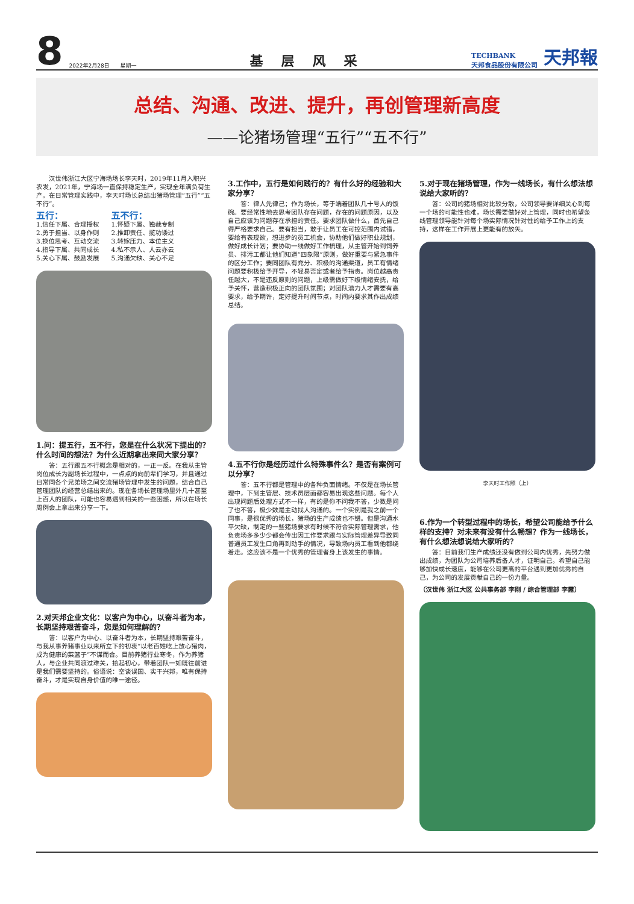8
2022年2月28日　　星期一
基层风采
TECHBANK
天邦食品股份有限公司
天邦報
总结、沟通、改进、提升，再创管理新高度
——论猪场管理“五行”“五不行”
汉世伟浙江大区宁海场场长李天时，2019年11月入职兴农发，2021年，宁海场一直保持稳定生产，实现全年满负荷生产。在日常管理实践中，李天时场长总结出猪场管理“五行”“五不行”。
五行：
1.信任下属、合理授权
2.勇于担当、以身作则
3.换位思考、互动交流
4.指导下属、共同成长
5.关心下属、鼓励发展
五不行：
1.怀疑下属、独裁专制
2.推卸责任、揽功诿过
3.转嫁压力、本位主义
4.私不示人、人云亦云
5.沟通欠缺、关心不足
1.问：提五行，五不行，您是在什么状况下提出的？什么时间的想法？为什么近期拿出来同大家分享？
答：五行跟五不行概念是相对的，一正一反。在我从主管岗位成长为副场长过程中，一点点的向前辈们学习，并且通过日常同各个兄弟场之间交流猪场管理中发生的问题，结合自己管理团队的经营总结出来的。现在各场长管理场里外几十甚至上百人的团队，可能也容易遇到相关的一些困惑，所以在场长周例会上拿出来分享一下。
2.对天邦企业文化：以客户为中心，以奋斗者为本，长期坚持艰苦奋斗，您是如何理解的？
答：以客户为中心、以奋斗者为本，长期坚持艰苦奋斗，与我从事养猪事业以来所立下的初衷“以老百姓吃上放心猪肉，成为健康的菜篮子”不谋而合。目前养猪行业寒冬，作为养猪人，与企业共同渡过难关，拾起初心，带着团队一如既往前进是我们需要坚持的。俗语说：空谈误国、实干兴邦，唯有保持奋斗，才是实现自身价值的唯一途径。
3.工作中，五行是如何践行的？有什么好的经验和大家分享？
答：律人先律己；作为场长，等于端着团队几十号人的饭碗。要经常性地去思考团队存在问题，存在的问题原因，以及自己应该为问题存在承担的责任。要求团队做什么，首先自己得严格要求自己。要有担当，敢于让员工在可控范围内试错，要给有表现欲，想进步的员工机会，协助他们做好职业规划，做好成长计划；要协助一线做好工作梳理，从主管开始到饲养员、排污工都让他们知道“四象限”原则，做好重要与紧急事件的区分工作；要同团队有充分、积极的沟通渠道，员工有情绪问题要积极给予开导，不轻易否定或者给予指责。岗位越高责任越大，不是违反原则的问题，上级需做好下级情绪安抚，给予关怀，营造积极正向的团队氛围；对团队潜力人才需要有高要求，给予期许，定好提升时间节点，时间内要求其作出成绩总结。
4.五不行你是经历过什么特殊事件么？是否有案例可以分享？
答：五不行都是管理中的各种负面情绪。不仅是在场长管理中，下到主管层、技术员层面都容易出现这些问题。每个人出现问题后处理方式不一样，有的是你不问我不答，少数是问了也不答，极少数是主动找人沟通的。一个实例是我之前一个同事，是很优秀的场长，猪场的生产成绩也不错。但是沟通水平欠缺，制定的一些猪场要求有时候不符合实际管理需求，他负责场多多少少都会传出因工作要求跟与实际管理差异导致同普通员工发生口角再到动手的情况，导致场内员工看到他都绕着走。这应该不是一个优秀的管理者身上该发生的事情。
5.对于现在猪场管理，作为一线场长，有什么想法想说给大家听的？
答：公司的猪场相对比较分散，公司领导要详细关心到每一个场的可能性也难，场长需要做好对上管理，同时也希望条线管理领导能针对每个场实际情况针对性的给予工作上的支持，这样在工作开展上更能有的放矢。
李天时工作照（上）
6.作为一个转型过程中的场长，希望公司能给予什么样的支持？对未来有没有什么畅想？作为一线场长，有什么想法想说给大家听的？
答：目前我们生产成绩还没有做到公司内优秀，先努力做出成绩，为团队为公司培养后备人才，证明自己。希望自己能够加快成长速度，能够在公司更高的平台遇到更加优秀的自己，为公司的发展贡献自己的一份力量。
（汉世伟 浙江大区 公共事务部 李刚 / 综合管理部 李露）